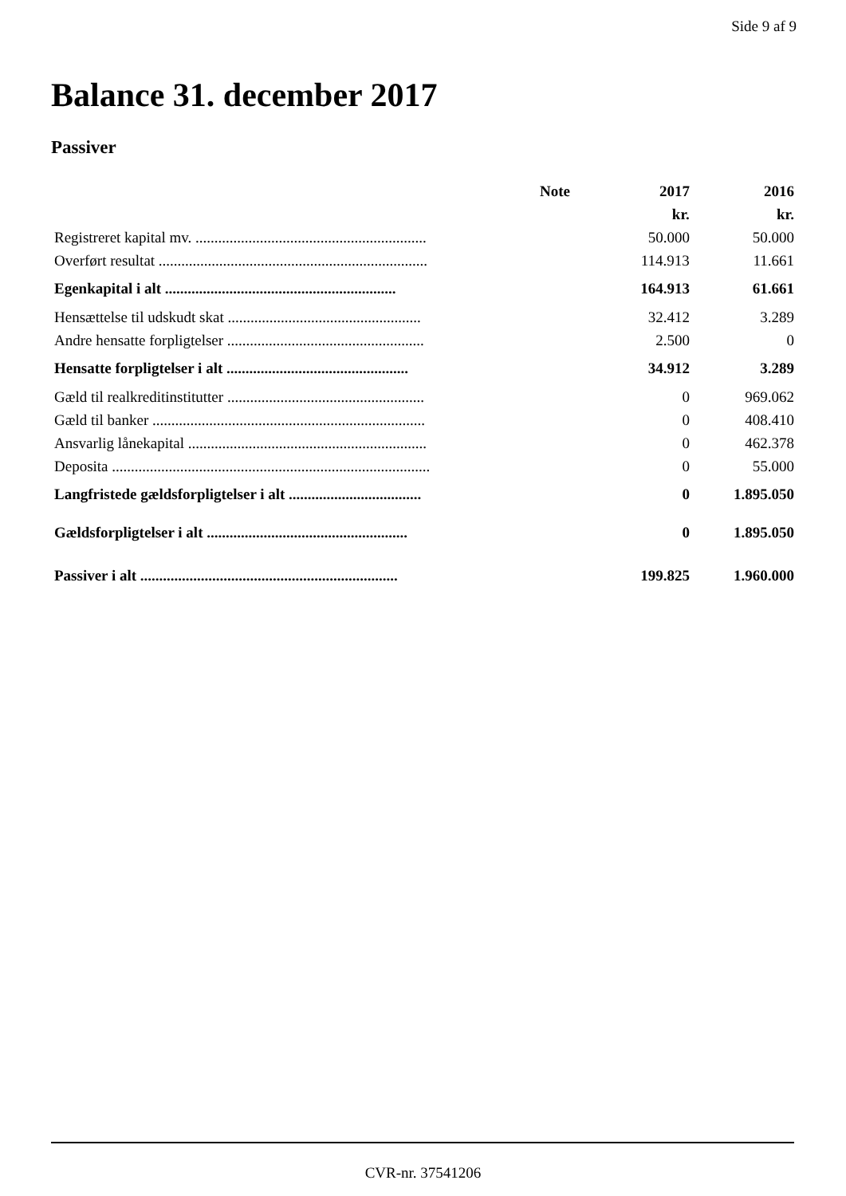Side 9 af 9
Balance 31. december 2017
Passiver
| | Note | 2017 | 2016 |
| --- | --- | --- | --- |
| | | kr. | kr. |
| Registreret kapital mv. ............................................................. | | 50.000 | 50.000 |
| Overført resultat ....................................................................... | | 114.913 | 11.661 |
| Egenkapital i alt ............................................................. | | 164.913 | 61.661 |
| Hensættelse til udskudt skat ................................................... | | 32.412 | 3.289 |
| Andre hensatte forpligtelser .................................................... | | 2.500 | 0 |
| Hensatte forpligtelser i alt ................................................ | | 34.912 | 3.289 |
| Gæld til realkreditinstitutter .................................................... | | 0 | 969.062 |
| Gæld til banker ........................................................................ | | 0 | 408.410 |
| Ansvarlig lånekapital ............................................................... | | 0 | 462.378 |
| Deposita .................................................................................... | | 0 | 55.000 |
| Langfristede gældsforpligtelser i alt ................................... | | 0 | 1.895.050 |
| Gældsforpligtelser i alt ..................................................... | | 0 | 1.895.050 |
| Passiver i alt .................................................................... | | 199.825 | 1.960.000 |
CVR-nr. 37541206